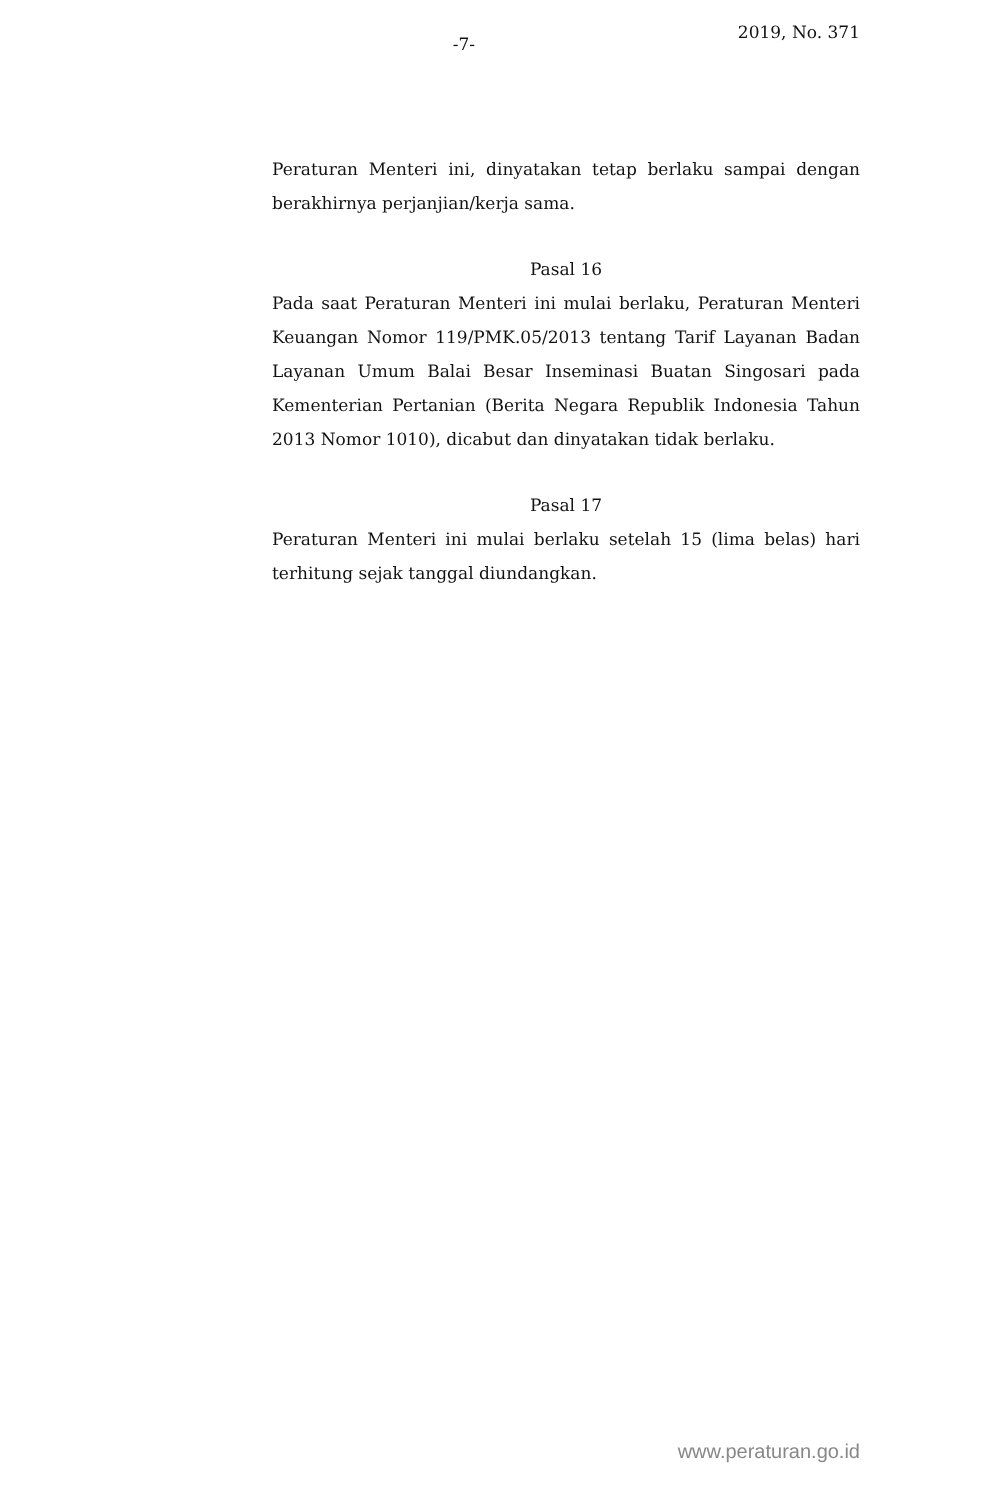-7-
2019, No. 371
Peraturan Menteri ini, dinyatakan tetap berlaku sampai dengan berakhirnya perjanjian/kerja sama.
Pasal 16
Pada saat Peraturan Menteri ini mulai berlaku, Peraturan Menteri Keuangan Nomor 119/PMK.05/2013 tentang Tarif Layanan Badan Layanan Umum Balai Besar Inseminasi Buatan Singosari pada Kementerian Pertanian (Berita Negara Republik Indonesia Tahun 2013 Nomor 1010), dicabut dan dinyatakan tidak berlaku.
Pasal 17
Peraturan Menteri ini mulai berlaku setelah 15 (lima belas) hari terhitung sejak tanggal diundangkan.
www.peraturan.go.id